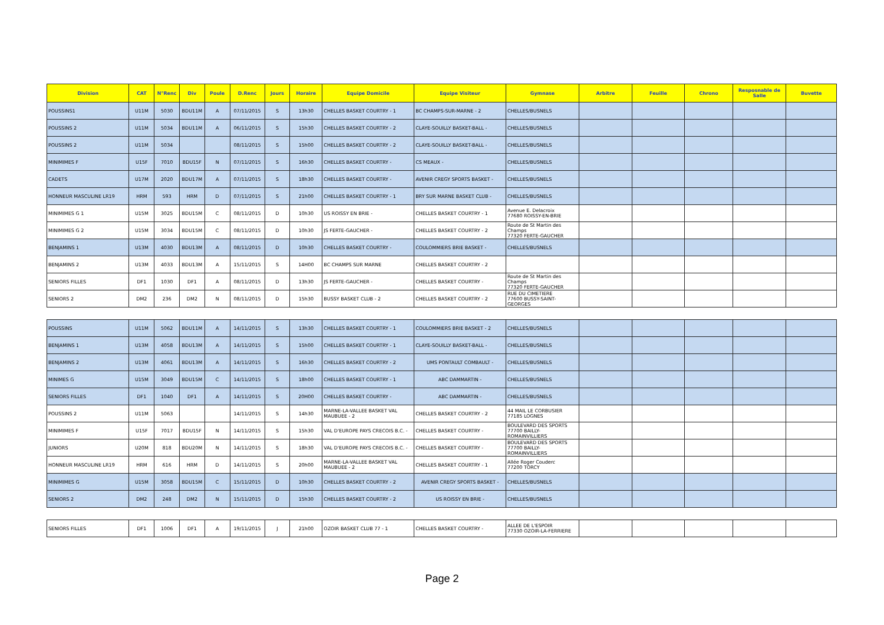| Division | CAT | N°Renc | Div | Poule | D.Renc | Jours | Horaire | Equipe Domicile | Equipe Visiteur | Gymnase | Arbitre | Feuille | Chrono | Resposnable de Salle | Buvette |
| --- | --- | --- | --- | --- | --- | --- | --- | --- | --- | --- | --- | --- | --- | --- | --- |
| POUSSINS1 | U11M | 5030 | BDU11M | A | 07/11/2015 | S | 13h30 | CHELLES BASKET COURTRY - 1 | BC CHAMPS-SUR-MARNE - 2 | CHELLES/BUSNELS | | | | | |
| POUSSINS 2 | U11M | 5034 | BDU11M | A | 06/11/2015 | S | 15h30 | CHELLES BASKET COURTRY - 2 | CLAYE-SOUILLY BASKET-BALL - | CHELLES/BUSNELS | | | | | |
| POUSSINS 2 | U11M | 5034 | | | 08/11/2015 | S | 15h00 | CHELLES BASKET COURTRY - 2 | CLAYE-SOUILLY BASKET-BALL - | CHELLES/BUSNELS | | | | | |
| MINIMIMES F | U15F | 7010 | BDU15F | N | 07/11/2015 | S | 16h30 | CHELLES BASKET COURTRY - | CS MEAUX - | CHELLES/BUSNELS | | | | | |
| CADETS | U17M | 2020 | BDU17M | A | 07/11/2015 | S | 18h30 | CHELLES BASKET COURTRY - | AVENIR CREGY SPORTS BASKET - | CHELLES/BUSNELS | | | | | |
| HONNEUR MASCULINE LR19 | HRM | 593 | HRM | D | 07/11/2015 | S | 21h00 | CHELLES BASKET COURTRY - 1 | BRY SUR MARNE BASKET CLUB - | CHELLES/BUSNELS | | | | | |
| MINIMIMES G 1 | U15M | 3025 | BDU15M | C | 08/11/2015 | D | 10h30 | US ROISSY EN BRIE - | CHELLES BASKET COURTRY - 1 | Avenue E. Delacroix 77680 ROISSY-EN-BRIE | | | | | |
| MINIMIMES G 2 | U15M | 3034 | BDU15M | C | 08/11/2015 | D | 10h30 | JS FERTE-GAUCHER - | CHELLES BASKET COURTRY - 2 | Route de St Martin des Champs 77320 FERTE-GAUCHER | | | | | |
| BENJAMINS 1 | U13M | 4030 | BDU13M | A | 08/11/2015 | D | 10h30 | CHELLES BASKET COURTRY - | COULOMMIERS BRIE BASKET - | CHELLES/BUSNELS | | | | | |
| BENJAMINS 2 | U13M | 4033 | BDU13M | A | 15/11/2015 | S | 14H00 | BC CHAMPS SUR MARNE | CHELLES BASKET COURTRY - 2 | | | | | | |
| SENIORS FILLES | DF1 | 1030 | DF1 | A | 08/11/2015 | D | 13h30 | JS FERTE-GAUCHER - | CHELLES BASKET COURTRY - | Route de St Martin des Champs 77320 FERTE-GAUCHER | | | | | |
| SENIORS 2 | DM2 | 236 | DM2 | N | 08/11/2015 | D | 15h30 | BUSSY BASKET CLUB - 2 | CHELLES BASKET COURTRY - 2 | RUE DU CIMETIERE 77600 BUSSY-SAINT-GEORGES | | | | | |
| POUSSINS | U11M | 5062 | BDU11M | A | 14/11/2015 | S | 13h30 | CHELLES BASKET COURTRY - 1 | COULOMMIERS BRIE BASKET - 2 | CHELLES/BUSNELS | | | | | |
| BENJAMINS 1 | U13M | 4058 | BDU13M | A | 14/11/2015 | S | 15h00 | CHELLES BASKET COURTRY - 1 | CLAYE-SOUILLY BASKET-BALL - | CHELLES/BUSNELS | | | | | |
| BENJAMINS 2 | U13M | 4061 | BDU13M | A | 14/11/2015 | S | 16h30 | CHELLES BASKET COURTRY - 2 | UMS PONTAULT COMBAULT - | CHELLES/BUSNELS | | | | | |
| MINIMES G | U15M | 3049 | BDU15M | C | 14/11/2015 | S | 18h00 | CHELLES BASKET COURTRY - 1 | ABC DAMMARTIN - | CHELLES/BUSNELS | | | | | |
| SENIORS FILLES | DF1 | 1040 | DF1 | A | 14/11/2015 | S | 20H00 | CHELLES BASKET COURTRY - | ABC DAMMARTIN - | CHELLES/BUSNELS | | | | | |
| POUSSINS 2 | U11M | 5063 | | | 14/11/2015 | S | 14h30 | MARNE-LA-VALLEE BASKET VAL MAUBUEE - 2 | CHELLES BASKET COURTRY - 2 | 44 MAIL LE CORBUSIER 77185 LOGNES | | | | | |
| MINIMIMES F | U15F | 7017 | BDU15F | N | 14/11/2015 | S | 15h30 | VAL D'EUROPE PAYS CRECOIS B.C. - | CHELLES BASKET COURTRY - | BOULEVARD DES SPORTS 77700 BAILLY-ROMAINVILLIERS | | | | | |
| JUNIORS | U20M | 818 | BDU20M | N | 14/11/2015 | S | 18h30 | VAL D'EUROPE PAYS CRECOIS B.C. - | CHELLES BASKET COURTRY - | BOULEVARD DES SPORTS 77700 BAILLY-ROMAINVILLIERS | | | | | |
| HONNEUR MASCULINE LR19 | HRM | 616 | HRM | D | 14/11/2015 | S | 20h00 | MARNE-LA-VALLEE BASKET VAL MAUBUEE - 2 | CHELLES BASKET COURTRY - 1 | Allée Roger Couderc 77200 TORCY | | | | | |
| MINIMIMES G | U15M | 3058 | BDU15M | C | 15/11/2015 | D | 10h30 | CHELLES BASKET COURTRY - 2 | AVENIR CREGY SPORTS BASKET - | CHELLES/BUSNELS | | | | | |
| SENIORS 2 | DM2 | 248 | DM2 | N | 15/11/2015 | D | 15h30 | CHELLES BASKET COURTRY - 2 | US ROISSY EN BRIE - | CHELLES/BUSNELS | | | | | |
| SENIORS FILLES | DF1 | 1006 | DF1 | A | 19/11/2015 | J | 21h00 | OZOIR BASKET CLUB 77 - 1 | CHELLES BASKET COURTRY - | ALLEE DE L'ESPOIR 77330 OZOIR-LA-FERRIERE | | | | | |
Page 2